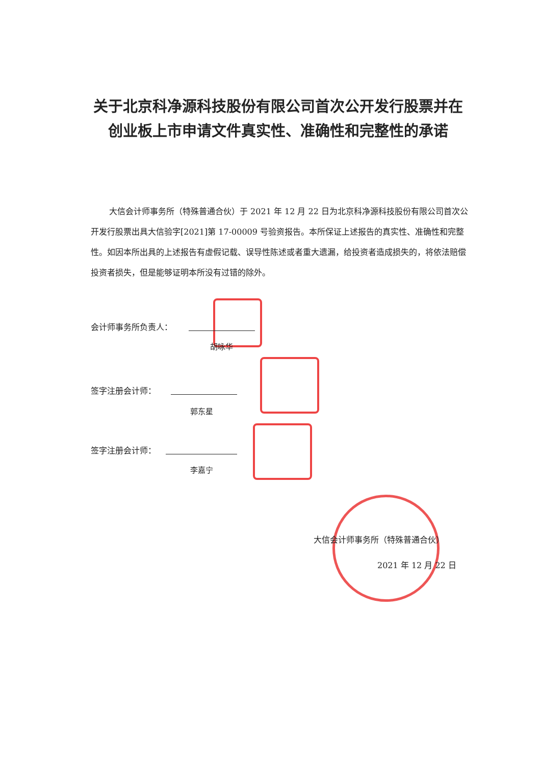关于北京科净源科技股份有限公司首次公开发行股票并在创业板上市申请文件真实性、准确性和完整性的承诺
大信会计师事务所（特殊普通合伙）于 2021 年 12 月 22 日为北京科净源科技股份有限公司首次公开发行股票出具大信验字[2021]第 17-00009 号验资报告。本所保证上述报告的真实性、准确性和完整性。如因本所出具的上述报告有虚假记载、误导性陈述或者重大遗漏，给投资者造成损失的，将依法赔偿投资者损失，但是能够证明本所没有过错的除外。
会计师事务所负责人：
胡咏华
签字注册会计师：
郭东星
签字注册会计师：
李嘉宁
大信会计师事务所（特殊普通合伙）
2021 年 12 月 22 日